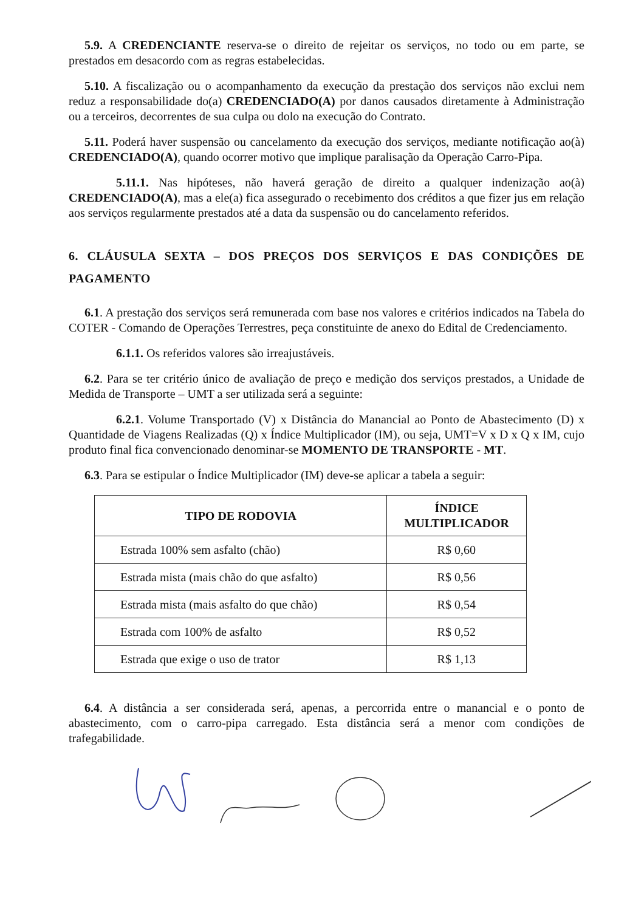5.9. A CREDENCIANTE reserva-se o direito de rejeitar os serviços, no todo ou em parte, se prestados em desacordo com as regras estabelecidas.
5.10. A fiscalização ou o acompanhamento da execução da prestação dos serviços não exclui nem reduz a responsabilidade do(a) CREDENCIADO(A) por danos causados diretamente à Administração ou a terceiros, decorrentes de sua culpa ou dolo na execução do Contrato.
5.11. Poderá haver suspensão ou cancelamento da execução dos serviços, mediante notificação ao(à) CREDENCIADO(A), quando ocorrer motivo que implique paralisação da Operação Carro-Pipa.
5.11.1. Nas hipóteses, não haverá geração de direito a qualquer indenização ao(à) CREDENCIADO(A), mas a ele(a) fica assegurado o recebimento dos créditos a que fizer jus em relação aos serviços regularmente prestados até a data da suspensão ou do cancelamento referidos.
6. CLÁUSULA SEXTA – DOS PREÇOS DOS SERVIÇOS E DAS CONDIÇÕES DE PAGAMENTO
6.1. A prestação dos serviços será remunerada com base nos valores e critérios indicados na Tabela do COTER - Comando de Operações Terrestres, peça constituinte de anexo do Edital de Credenciamento.
6.1.1. Os referidos valores são irreajustáveis.
6.2. Para se ter critério único de avaliação de preço e medição dos serviços prestados, a Unidade de Medida de Transporte – UMT a ser utilizada será a seguinte:
6.2.1. Volume Transportado (V) x Distância do Manancial ao Ponto de Abastecimento (D) x Quantidade de Viagens Realizadas (Q) x Índice Multiplicador (IM), ou seja, UMT=V x D x Q x IM, cujo produto final fica convencionado denominar-se MOMENTO DE TRANSPORTE - MT.
6.3. Para se estipular o Índice Multiplicador (IM) deve-se aplicar a tabela a seguir:
| TIPO DE RODOVIA | ÍNDICE MULTIPLICADOR |
| --- | --- |
| Estrada 100% sem asfalto (chão) | R$ 0,60 |
| Estrada mista (mais chão do que asfalto) | R$ 0,56 |
| Estrada mista (mais asfalto do que chão) | R$ 0,54 |
| Estrada com 100% de asfalto | R$ 0,52 |
| Estrada que exige o uso de trator | R$ 1,13 |
6.4. A distância a ser considerada será, apenas, a percorrida entre o manancial e o ponto de abastecimento, com o carro-pipa carregado. Esta distância será a menor com condições de trafegabilidade.